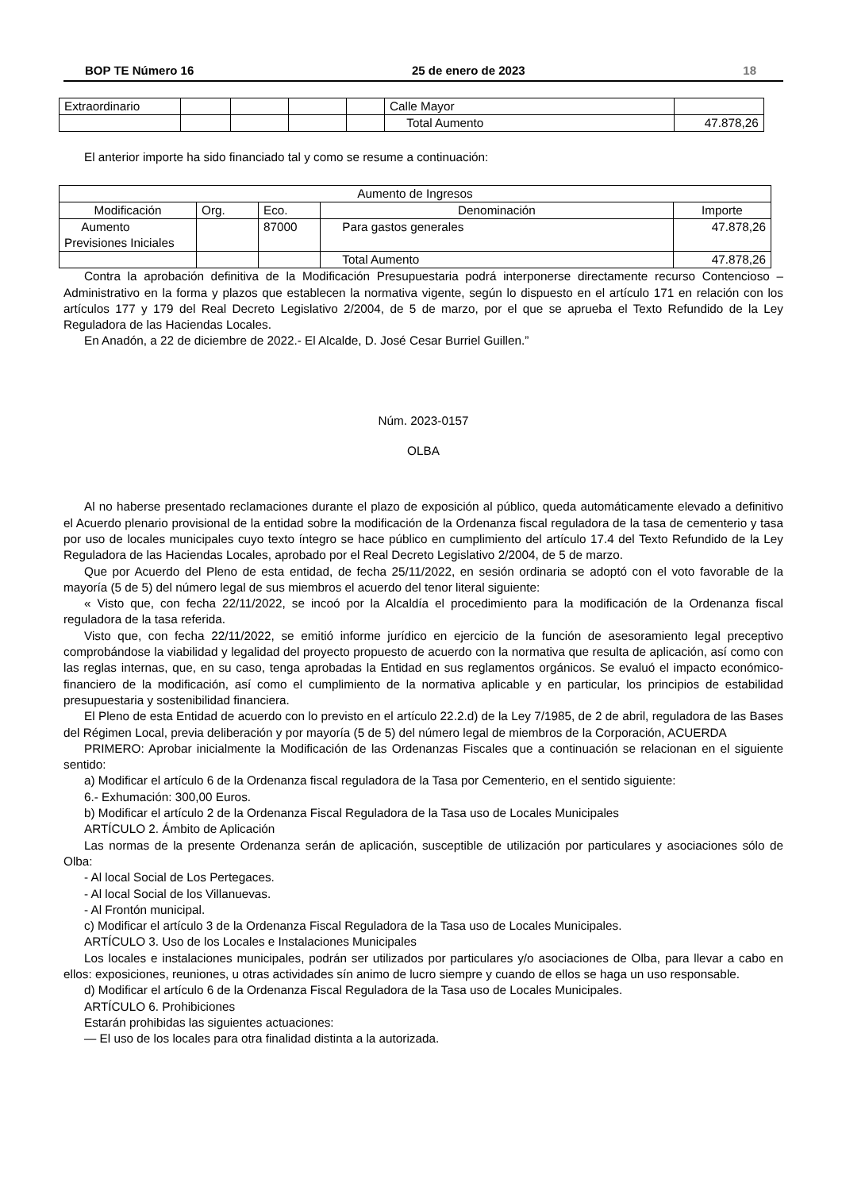BOP TE Número 16 25 de enero de 2023 18
| Extraordinario | | | | | Calle Mayor | |
| | | | | | Total Aumento | 47.878,26 |
El anterior importe ha sido financiado tal y como se resume a continuación:
| Aumento de Ingresos | | | | |
| Modificación | Org. | Eco. | Denominación | Importe |
| Aumento Previsiones Iniciales | | 87000 | Para gastos generales | 47.878,26 |
| | | | Total Aumento | 47.878,26 |
Contra la aprobación definitiva de la Modificación Presupuestaria podrá interponerse directamente recurso Contencioso – Administrativo en la forma y plazos que establecen la normativa vigente, según lo dispuesto en el artículo 171 en relación con los artículos 177 y 179 del Real Decreto Legislativo 2/2004, de 5 de marzo, por el que se aprueba el Texto Refundido de la Ley Reguladora de las Haciendas Locales.
En Anadón, a 22 de diciembre de 2022.- El Alcalde, D. José Cesar Burriel Guillen.”
Núm. 2023-0157
OLBA
Al no haberse presentado reclamaciones durante el plazo de exposición al público, queda automáticamente elevado a definitivo el Acuerdo plenario provisional de la entidad sobre la modificación de la Ordenanza fiscal reguladora de la tasa de cementerio y tasa por uso de locales municipales cuyo texto íntegro se hace público en cumplimiento del artículo 17.4 del Texto Refundido de la Ley Reguladora de las Haciendas Locales, aprobado por el Real Decreto Legislativo 2/2004, de 5 de marzo.
Que por Acuerdo del Pleno de esta entidad, de fecha 25/11/2022, en sesión ordinaria se adoptó con el voto favorable de la mayoría (5 de 5) del número legal de sus miembros el acuerdo del tenor literal siguiente:
« Visto que, con fecha 22/11/2022, se incoó por la Alcaldía el procedimiento para la modificación de la Ordenanza fiscal reguladora de la tasa referida.
Visto que, con fecha 22/11/2022, se emitió informe jurídico en ejercicio de la función de asesoramiento legal preceptivo comprobándose la viabilidad y legalidad del proyecto propuesto de acuerdo con la normativa que resulta de aplicación, así como con las reglas internas, que, en su caso, tenga aprobadas la Entidad en sus reglamentos orgánicos. Se evaluó el impacto económico-financiero de la modificación, así como el cumplimiento de la normativa aplicable y en particular, los principios de estabilidad presupuestaria y sostenibilidad financiera.
El Pleno de esta Entidad de acuerdo con lo previsto en el artículo 22.2.d) de la Ley 7/1985, de 2 de abril, reguladora de las Bases del Régimen Local, previa deliberación y por mayoría (5 de 5) del número legal de miembros de la Corporación, ACUERDA
PRIMERO: Aprobar inicialmente la Modificación de las Ordenanzas Fiscales que a continuación se relacionan en el siguiente sentido:
a) Modificar el artículo 6 de la Ordenanza fiscal reguladora de la Tasa por Cementerio, en el sentido siguiente:
6.- Exhumación: 300,00 Euros.
b) Modificar el artículo 2 de la Ordenanza Fiscal Reguladora de la Tasa uso de Locales Municipales
ARTÍCULO 2. Ámbito de Aplicación
Las normas de la presente Ordenanza serán de aplicación, susceptible de utilización por particulares y asociaciones sólo de Olba:
- Al local Social de Los Pertegaces.
- Al local Social de los Villanuevas.
- Al Frontón municipal.
c) Modificar el artículo 3 de la Ordenanza Fiscal Reguladora de la Tasa uso de Locales Municipales.
ARTÍCULO 3. Uso de los Locales e Instalaciones Municipales
Los locales e instalaciones municipales, podrán ser utilizados por particulares y/o asociaciones de Olba, para llevar a cabo en ellos: exposiciones, reuniones, u otras actividades sín animo de lucro siempre y cuando de ellos se haga un uso responsable.
d) Modificar el artículo 6 de la Ordenanza Fiscal Reguladora de la Tasa uso de Locales Municipales.
ARTÍCULO 6. Prohibiciones
Estarán prohibidas las siguientes actuaciones:
— El uso de los locales para otra finalidad distinta a la autorizada.